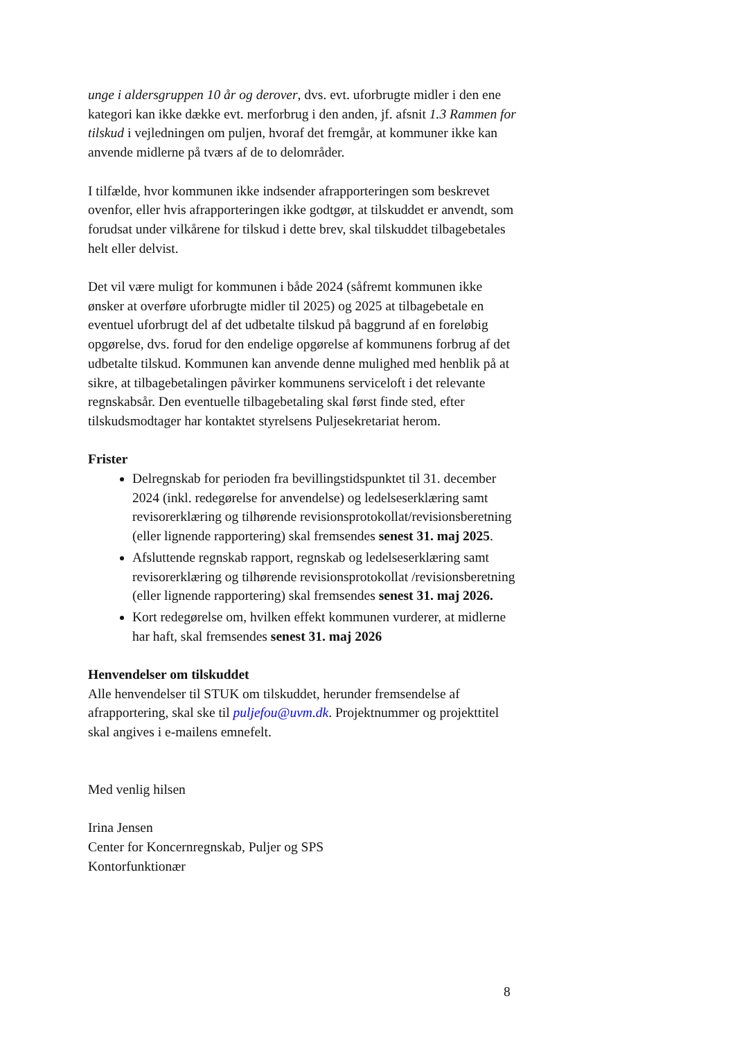unge i aldersgruppen 10 år og derover, dvs. evt. uforbrugte midler i den ene kategori kan ikke dække evt. merforbrug i den anden, jf. afsnit 1.3 Rammen for tilskud i vejledningen om puljen, hvoraf det fremgår, at kommuner ikke kan anvende midlerne på tværs af de to delområder.
I tilfælde, hvor kommunen ikke indsender afrapporteringen som beskrevet ovenfor, eller hvis afrapporteringen ikke godtgør, at tilskuddet er anvendt, som forudsat under vilkårene for tilskud i dette brev, skal tilskuddet tilbagebetales helt eller delvist.
Det vil være muligt for kommunen i både 2024 (såfremt kommunen ikke ønsker at overføre uforbrugte midler til 2025) og 2025 at tilbagebetale en eventuel uforbrugt del af det udbetalte tilskud på baggrund af en foreløbig opgørelse, dvs. forud for den endelige opgørelse af kommunens forbrug af det udbetalte tilskud. Kommunen kan anvende denne mulighed med henblik på at sikre, at tilbagebetalingen påvirker kommunens serviceloft i det relevante regnskabsår. Den eventuelle tilbagebetaling skal først finde sted, efter tilskudsmodtager har kontaktet styrelsens Puljesekretariat herom.
Frister
Delregnskab for perioden fra bevillingstidspunktet til 31. december 2024 (inkl. redegørelse for anvendelse) og ledelseserklæring samt revisorerklæring og tilhørende revisionsprotokollat/revisionsberetning (eller lignende rapportering) skal fremsendes senest 31. maj 2025.
Afsluttende regnskab rapport, regnskab og ledelseserklæring samt revisorerklæring og tilhørende revisionsprotokollat /revisionsberetning (eller lignende rapportering) skal fremsendes senest 31. maj 2026.
Kort redegørelse om, hvilken effekt kommunen vurderer, at midlerne har haft, skal fremsendes senest 31. maj 2026
Henvendelser om tilskuddet
Alle henvendelser til STUK om tilskuddet, herunder fremsendelse af afrapportering, skal ske til puljefou@uvm.dk. Projektnummer og projekttitel skal angives i e-mailens emnefelt.
Med venlig hilsen
Irina Jensen
Center for Koncernregnskab, Puljer og SPS
Kontorfunktionær
8